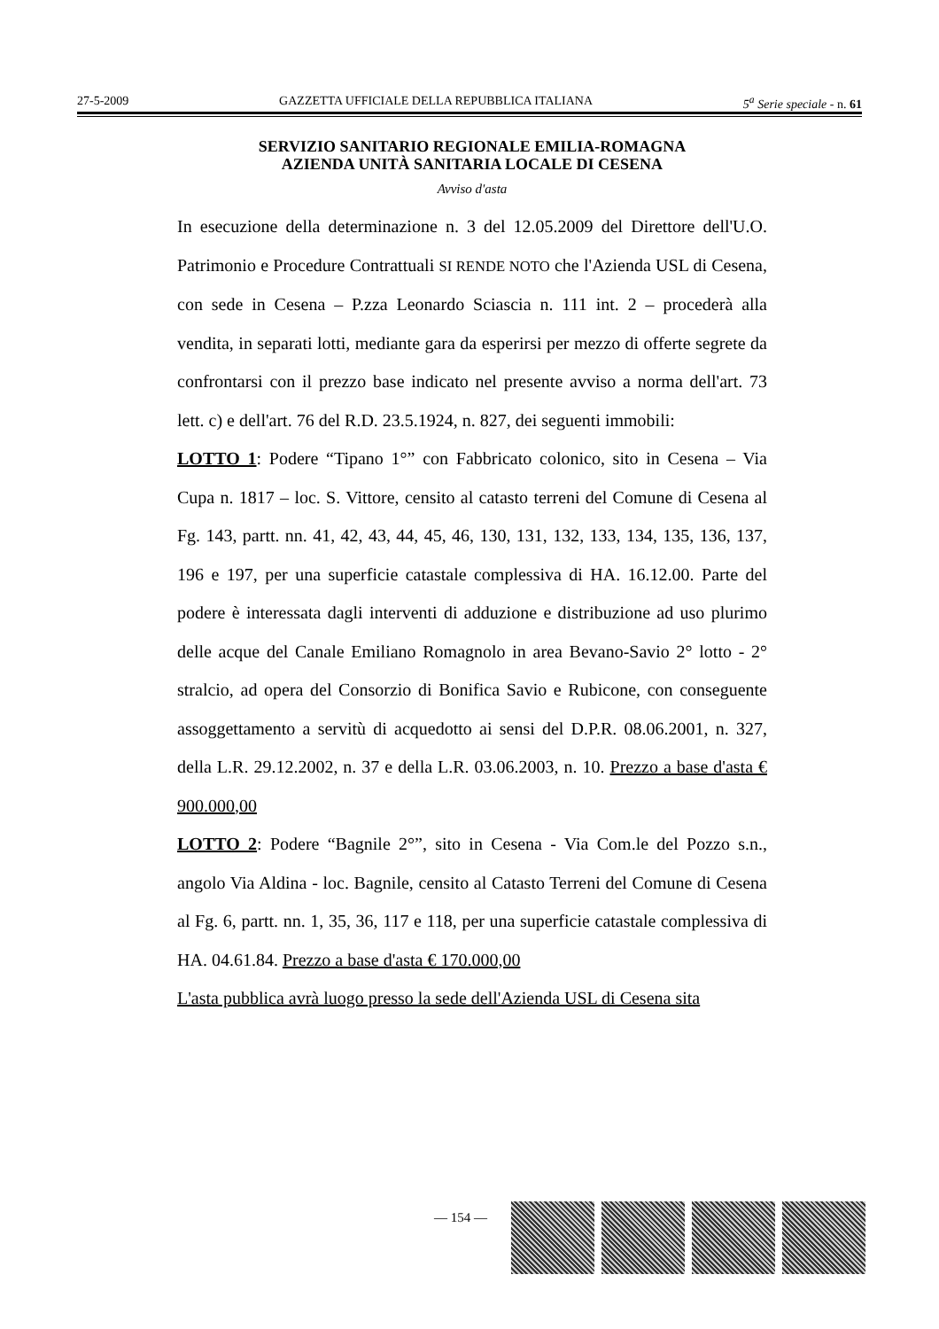27-5-2009 GAZZETTA UFFICIALE DELLA REPUBBLICA ITALIANA 5<sup>a</sup> Serie speciale - n. 61
SERVIZIO SANITARIO REGIONALE EMILIA-ROMAGNA
AZIENDA UNITÀ SANITARIA LOCALE DI CESENA
Avviso d'asta
In esecuzione della determinazione n. 3 del 12.05.2009 del Direttore dell'U.O. Patrimonio e Procedure Contrattuali SI RENDE NOTO che l'Azienda USL di Cesena, con sede in Cesena – P.zza Leonardo Sciascia n. 111 int. 2 – procederà alla vendita, in separati lotti, mediante gara da esperirsi per mezzo di offerte segrete da confrontarsi con il prezzo base indicato nel presente avviso a norma dell'art. 73 lett. c) e dell'art. 76 del R.D. 23.5.1924, n. 827, dei seguenti immobili:
LOTTO 1: Podere “Tipano 1°” con Fabbricato colonico, sito in Cesena – Via Cupa n. 1817 – loc. S. Vittore, censito al catasto terreni del Comune di Cesena al Fg. 143, partt. nn. 41, 42, 43, 44, 45, 46, 130, 131, 132, 133, 134, 135, 136, 137, 196 e 197, per una superficie catastale complessiva di HA. 16.12.00. Parte del podere è interessata dagli interventi di adduzione e distribuzione ad uso plurimo delle acque del Canale Emiliano Romagnolo in area Bevano-Savio 2° lotto - 2° stralcio, ad opera del Consorzio di Bonifica Savio e Rubicone, con conseguente assoggettamento a servitù di acquedotto ai sensi del D.P.R. 08.06.2001, n. 327, della L.R. 29.12.2002, n. 37 e della L.R. 03.06.2003, n. 10. Prezzo a base d'asta € 900.000,00
LOTTO 2: Podere “Bagnile 2°”, sito in Cesena - Via Com.le del Pozzo s.n., angolo Via Aldina - loc. Bagnile, censito al Catasto Terreni del Comune di Cesena al Fg. 6, partt. nn. 1, 35, 36, 117 e 118, per una superficie catastale complessiva di HA. 04.61.84. Prezzo a base d'asta € 170.000,00
L'asta pubblica avrà luogo presso la sede dell'Azienda USL di Cesena sita
— 154 —